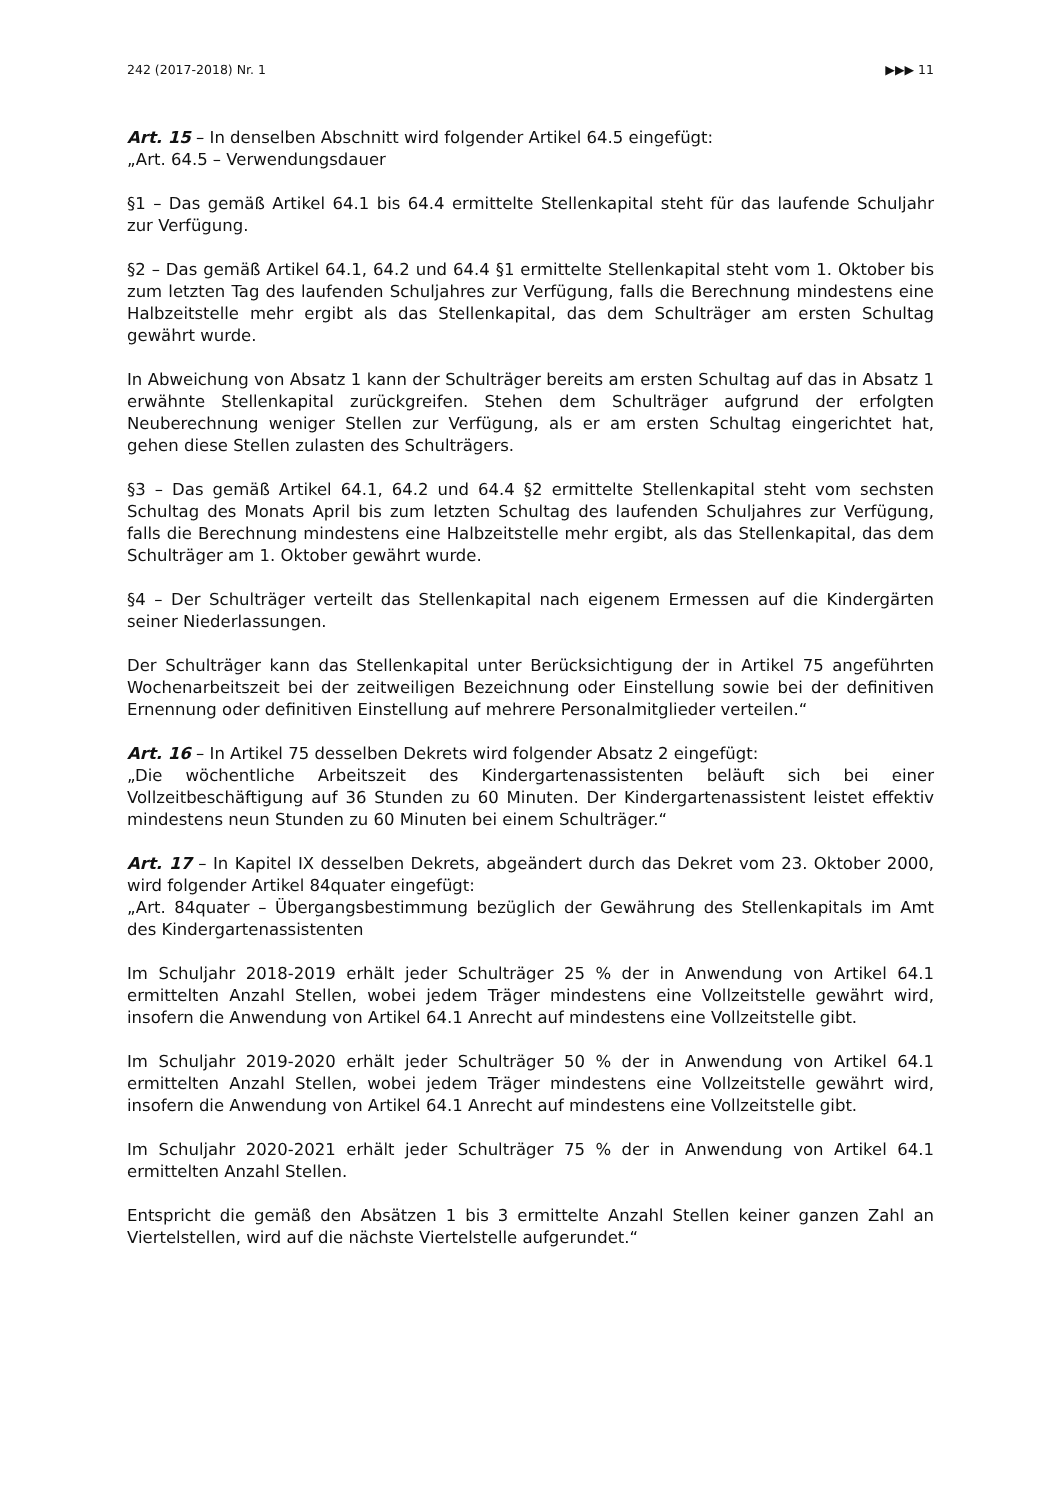242 (2017-2018) Nr. 1 ▶▶▶ 11
Art. 15 – In denselben Abschnitt wird folgender Artikel 64.5 eingefügt:
„Art. 64.5 – Verwendungsdauer
§1 – Das gemäß Artikel 64.1 bis 64.4 ermittelte Stellenkapital steht für das laufende Schuljahr zur Verfügung.
§2 – Das gemäß Artikel 64.1, 64.2 und 64.4 §1 ermittelte Stellenkapital steht vom 1. Oktober bis zum letzten Tag des laufenden Schuljahres zur Verfügung, falls die Berechnung mindestens eine Halbzeitstelle mehr ergibt als das Stellenkapital, das dem Schulträger am ersten Schultag gewährt wurde.
In Abweichung von Absatz 1 kann der Schulträger bereits am ersten Schultag auf das in Absatz 1 erwähnte Stellenkapital zurückgreifen. Stehen dem Schulträger aufgrund der erfolgten Neuberechnung weniger Stellen zur Verfügung, als er am ersten Schultag eingerichtet hat, gehen diese Stellen zulasten des Schulträgers.
§3 – Das gemäß Artikel 64.1, 64.2 und 64.4 §2 ermittelte Stellenkapital steht vom sechsten Schultag des Monats April bis zum letzten Schultag des laufenden Schuljahres zur Verfügung, falls die Berechnung mindestens eine Halbzeitstelle mehr ergibt, als das Stellenkapital, das dem Schulträger am 1. Oktober gewährt wurde.
§4 – Der Schulträger verteilt das Stellenkapital nach eigenem Ermessen auf die Kindergärten seiner Niederlassungen.
Der Schulträger kann das Stellenkapital unter Berücksichtigung der in Artikel 75 angeführten Wochenarbeitszeit bei der zeitweiligen Bezeichnung oder Einstellung sowie bei der definitiven Ernennung oder definitiven Einstellung auf mehrere Personalmitglieder verteilen.“
Art. 16 – In Artikel 75 desselben Dekrets wird folgender Absatz 2 eingefügt:
„Die wöchentliche Arbeitszeit des Kindergartenassistenten beläuft sich bei einer Vollzeitbeschäftigung auf 36 Stunden zu 60 Minuten. Der Kindergartenassistent leistet effektiv mindestens neun Stunden zu 60 Minuten bei einem Schulträger.“
Art. 17 – In Kapitel IX desselben Dekrets, abgeändert durch das Dekret vom 23. Oktober 2000, wird folgender Artikel 84quater eingefügt:
„Art. 84quater – Übergangsbestimmung bezüglich der Gewährung des Stellenkapitals im Amt des Kindergartenassistenten
Im Schuljahr 2018-2019 erhält jeder Schulträger 25 % der in Anwendung von Artikel 64.1 ermittelten Anzahl Stellen, wobei jedem Träger mindestens eine Vollzeitstelle gewährt wird, insofern die Anwendung von Artikel 64.1 Anrecht auf mindestens eine Vollzeitstelle gibt.
Im Schuljahr 2019-2020 erhält jeder Schulträger 50 % der in Anwendung von Artikel 64.1 ermittelten Anzahl Stellen, wobei jedem Träger mindestens eine Vollzeitstelle gewährt wird, insofern die Anwendung von Artikel 64.1 Anrecht auf mindestens eine Vollzeitstelle gibt.
Im Schuljahr 2020-2021 erhält jeder Schulträger 75 % der in Anwendung von Artikel 64.1 ermittelten Anzahl Stellen.
Entspricht die gemäß den Absätzen 1 bis 3 ermittelte Anzahl Stellen keiner ganzen Zahl an Viertelstellen, wird auf die nächste Viertelstelle aufgerundet.“